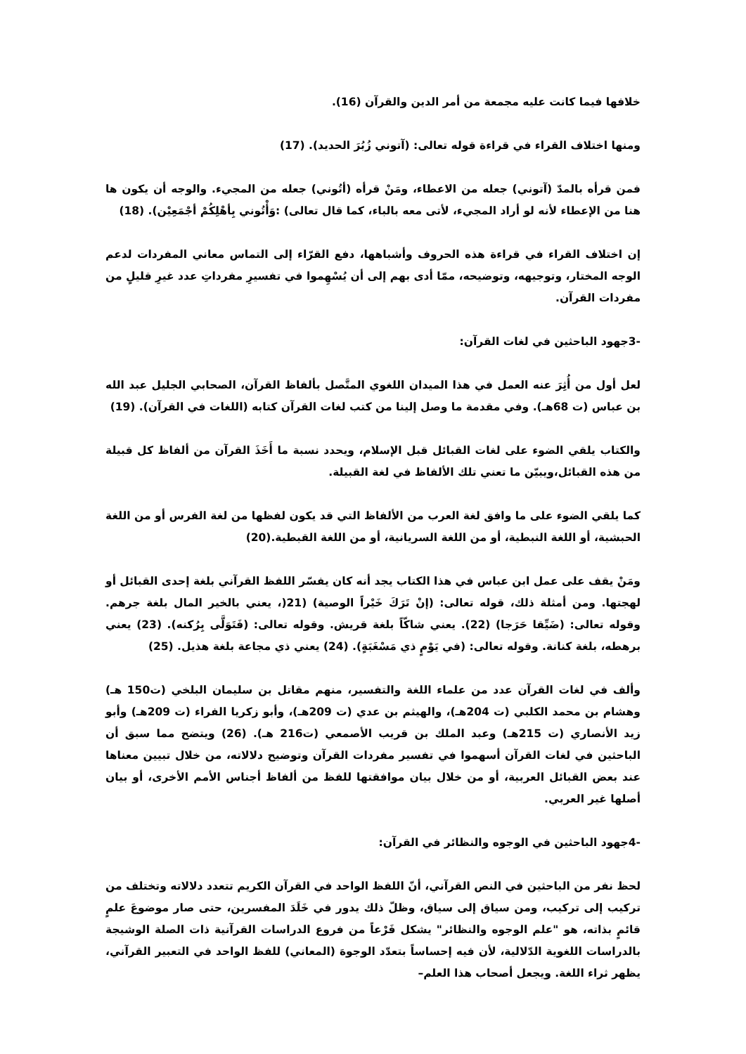خلافها فيما كانت عليه مجمعة من أمر الدين والقرآن (16).
ومنها اختلاف القراء في قراءة قوله تعالى: (آتوني زُبُرَ الحديد). (17)
فمن قرأه بالمدّ (آتوني) جعله من الاعطاء، ومَنْ قرأه (أتُوني) جعله من المجيء. والوجه أن يكون ها هنا من الإعطاء لأنه لو أراد المجيء، لأتى معه بالباء، كما قال تعالى) :وَأْتُوني بِأهْلِكُمْ أجْمَعِيْن). (18)
إن اختلاف القراء في قراءة هذه الحروف وأشباهها، دفع القرّاء إلى التماس معاني المفردات لدعم الوجه المختار، وتوجيهه، وتوضيحه، ممّا أدى بهم إلى أن يُسْهِموا في تفسيرِ مفرداتِ عدد غيرِ قليلٍ من مفردات القرآن.
-3جهود الباحثين في لغات القرآن:
لعل أول من أُثِرَ عنه العمل في هذا الميدان اللغوي المتَّصل بألفاظ القرآن، الصحابي الجليل عبد الله بن عباس (ت 68هـ). وفي مقدمة ما وصل إلينا من كتب لغات القرآن كتابه (اللغات في القرآن). (19)
والكتاب يلقي الضوء على لغات القبائل قبل الإسلام، ويحدد نسبة ما أَخَذَ القرآن من ألفاظ كل قبيلة من هذه القبائل،ويبيّن ما تعني تلك الألفاظ في لغة القبيلة.
كما يلقي الضوء على ما وافق لغة العرب من الألفاظ التي قد يكون لفظها من لغة الفرس أو من اللغة الحبشية، أو اللغة النبطية، أو من اللغة السريانية، أو من اللغة القبطية.(20)
ومَنْ يقف على عمل ابن عباس في هذا الكتاب يجد أنه كان يفسّر اللفظ القرآني بلغة إحدى القبائل أو لهجتها. ومن أمثلة ذلك، قوله تعالى: (إنْ تَرَكَ خَيْراً الوصية) (21(، يعني بالخير المال بلغة جرهم. وقوله تعالى: (ضَيِّقا حَرَجا) (22). يعني شاكّاً بلغة قريش. وقوله تعالى: (فَتَوَلَّى بِرُكنه). (23) يعني برهطه، بلغة كنانة. وقوله تعالى: (في يَوْمٍ ذي مَسْغَبَةٍ). (24) يعني ذي مجاعة بلغة هذيل. (25)
وألف في لغات القرآن عدد من علماء اللغة والتفسير، منهم مقاتل بن سليمان البلخي (ت150 هـ) وهشام بن محمد الكلبي (ت 204هـ)، والهيثم بن عدي (ت 209هـ)، وأبو زكريا الفراء (ت 209هـ) وأبو زيد الأنصاري (ت 215هـ) وعبد الملك بن قريب الأصمعي (ت216 هـ). (26) ويتضح مما سبق أن الباحثين في لغات القرآن أسهموا في تفسير مفردات القرآن وتوضيح دلالاته، من خلال تبيين معناها عند بعض القبائل العربية، أو من خلال بيان موافقتها للفظ من ألفاظ أجناس الأمم الأخرى، أو بيان أصلها غير العربي.
-4جهود الباحثين في الوجوه والنظائر في القرآن:
لحظ نفر من الباحثين في النص القرآني، أنّ اللفظ الواحد في القرآن الكريم تتعدد دلالاته وتختلف من تركيب إلى تركيب، ومن سياق إلى سياق، وظلّ ذلك يدور في خَلَدَ المفسرين، حتى صار موضوعَ علمٍ قائمٍ بذاته، هو "علم الوجوه والنظائر" يشكل فَرْعاً من فروع الدراسات القرآنية ذات الصلة الوشيجة بالدراسات اللغوية الدّلالية، لأن فيه إحساساً بتعدّد الوجوهَ (المعاني) للفظ الواحد في التعبير القرآني، يظهر ثراء اللغة. ويجعل أصحاب هذا العلم–